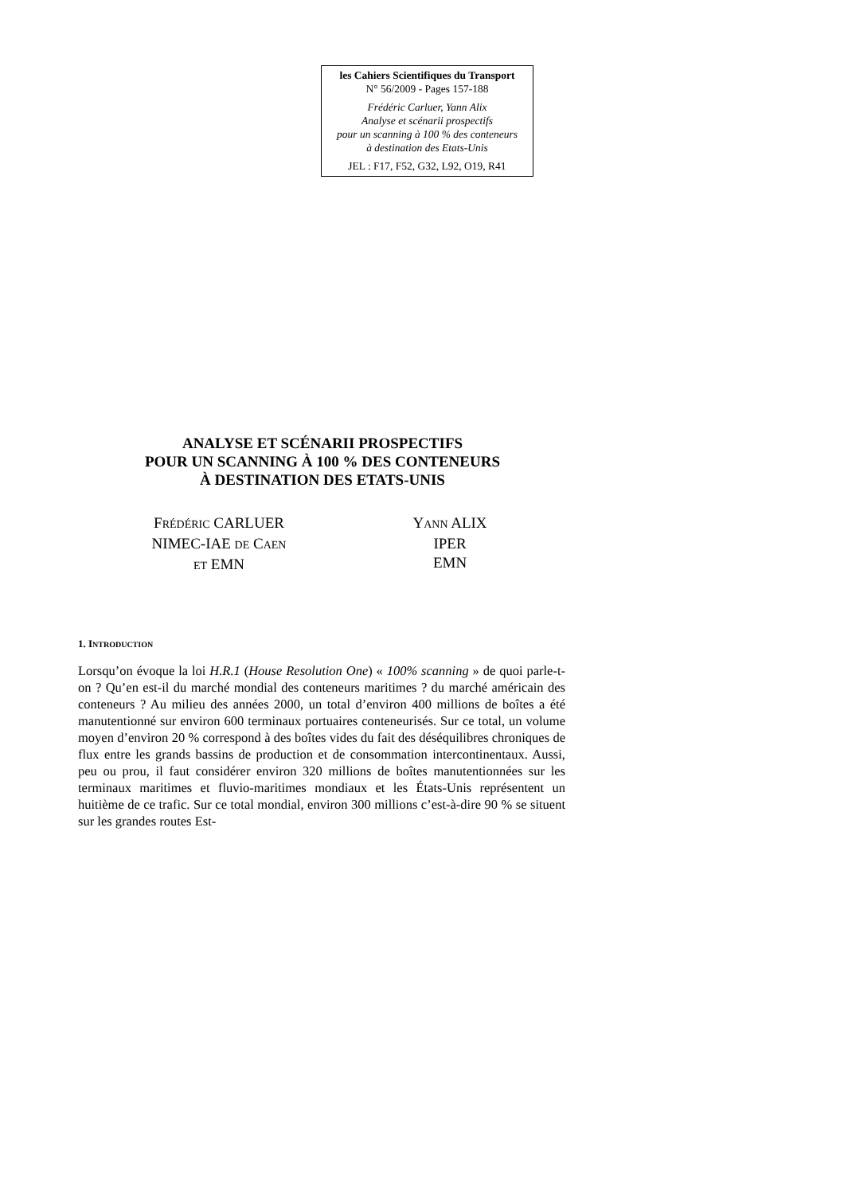les Cahiers Scientifiques du Transport
N° 56/2009 - Pages 157-188
Frédéric Carluer, Yann Alix
Analyse et scénarii prospectifs
pour un scanning à 100 % des conteneurs
à destination des Etats-Unis
JEL : F17, F52, G32, L92, O19, R41
ANALYSE ET SCÉNARII PROSPECTIFS
POUR UN SCANNING À 100 % DES CONTENEURS
À DESTINATION DES ETATS-UNIS
FRÉDÉRIC CARLUER
NIMEC-IAE DE CAEN
ET EMN
YANN ALIX
IPER
EMN
1. INTRODUCTION
Lorsqu’on évoque la loi H.R.1 (House Resolution One) « 100% scanning » de quoi parle-t-on ? Qu’en est-il du marché mondial des conteneurs maritimes ? du marché américain des conteneurs ? Au milieu des années 2000, un total d’environ 400 millions de boîtes a été manutentionné sur environ 600 terminaux portuaires conteneurisés. Sur ce total, un volume moyen d’environ 20 % correspond à des boîtes vides du fait des déséquilibres chroniques de flux entre les grands bassins de production et de consommation intercontinentaux. Aussi, peu ou prou, il faut considérer environ 320 millions de boîtes manutentionnées sur les terminaux maritimes et fluvio-maritimes mondiaux et les États-Unis représentent un huitième de ce trafic. Sur ce total mondial, environ 300 millions c’est-à-dire 90 % se situent sur les grandes routes Est-